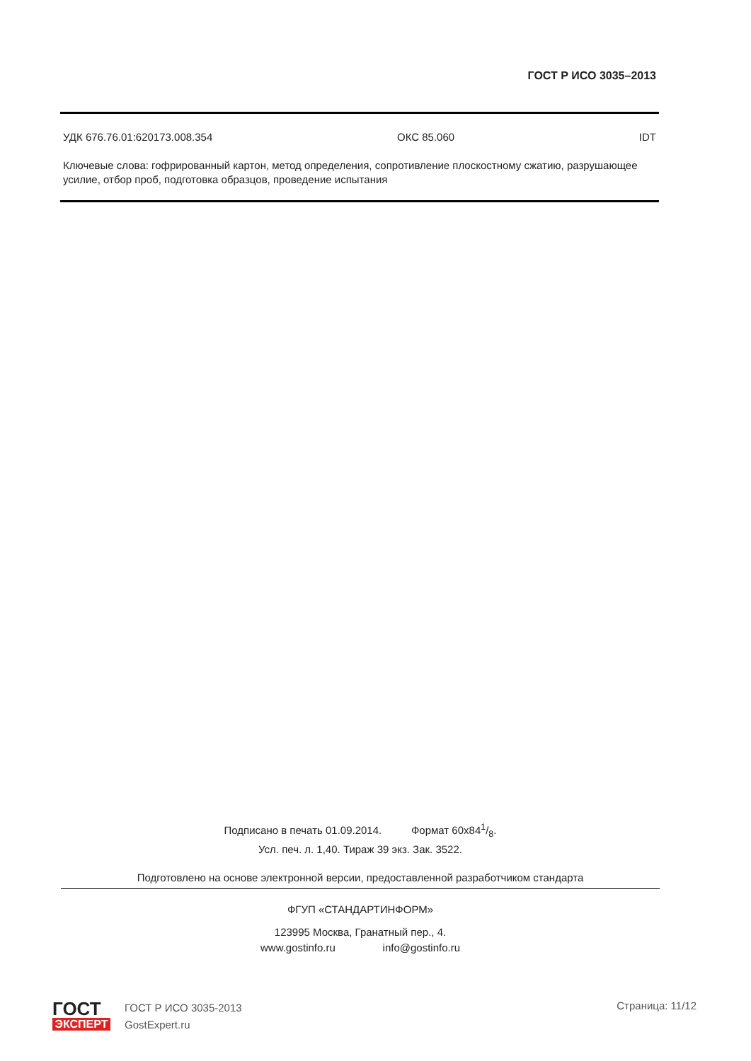ГОСТ Р ИСО 3035–2013
УДК 676.76.01:620173.008.354 ОКС 85.060 IDT
Ключевые слова: гофрированный картон, метод определения, сопротивление плоскостному сжатию, разрушающее усилие, отбор проб, подготовка образцов, проведение испытания
Подписано в печать 01.09.2014. Формат 60x841/8.
Усл. печ. л. 1,40. Тираж 39 экз. Зак. 3522.
Подготовлено на основе электронной версии, предоставленной разработчиком стандарта
ФГУП «СТАНДАРТИНФОРМ»
123995 Москва, Гранатный пер., 4.
www.gostinfo.ru info@gostinfo.ru
ГОСТ
ЭКСПЕРТ
ГОСТ Р ИСО 3035-2013
GostExpert.ru
Страница: 11/12